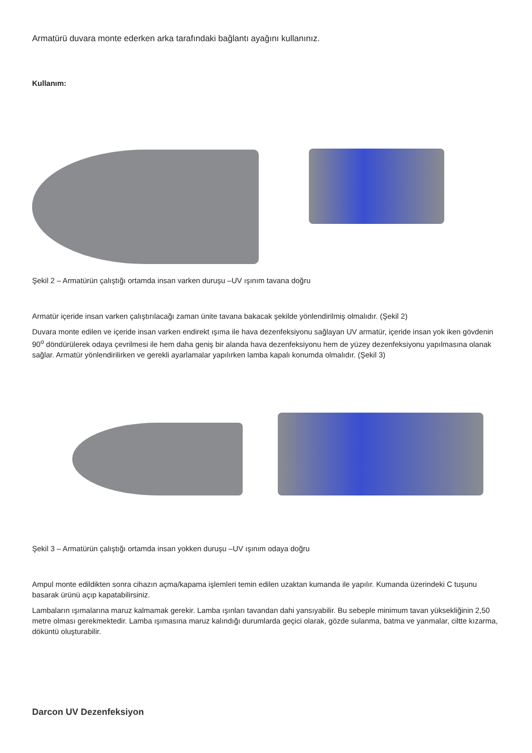Armatürü duvara monte ederken arka tarafındaki bağlantı ayağını kullanınız.
Kullanım:
Şekil 2 – Armatürün çalıştığı ortamda insan varken duruşu –UV ışınım tavana doğru
Armatür içeride insan varken çalıştırılacağı zaman ünite tavana bakacak şekilde yönlendirilmiş olmalıdır. (Şekil 2)
Duvara monte edilen ve içeride insan varken endirekt ışıma ile hava dezenfeksiyonu sağlayan UV armatür, içeride insan yok iken gövdenin 90<sup>o</sup> döndürülerek odaya çevrilmesi ile hem daha geniş bir alanda hava dezenfeksiyonu hem de yüzey dezenfeksiyonu yapılmasına olanak sağlar. Armatür yönlendirilirken ve gerekli ayarlamalar yapılırken lamba kapalı konumda olmalıdır. (Şekil 3)
Şekil 3 – Armatürün çalıştığı ortamda insan yokken duruşu –UV ışınım odaya doğru
Ampul monte edildikten sonra cihazın açma/kapama işlemleri temin edilen uzaktan kumanda ile yapılır. Kumanda üzerindeki C tuşunu basarak ürünü açıp kapatabilirsiniz.
Lambaların ışımalarına maruz kalmamak gerekir. Lamba ışınları tavandan dahi yansıyabilir. Bu sebeple minimum tavan yüksekliğinin 2,50 metre olması gerekmektedir. Lamba ışımasına maruz kalındığı durumlarda geçici olarak, gözde sulanma, batma ve yanmalar, ciltte kızarma, döküntü oluşturabilir.
Darcon UV Dezenfeksiyon